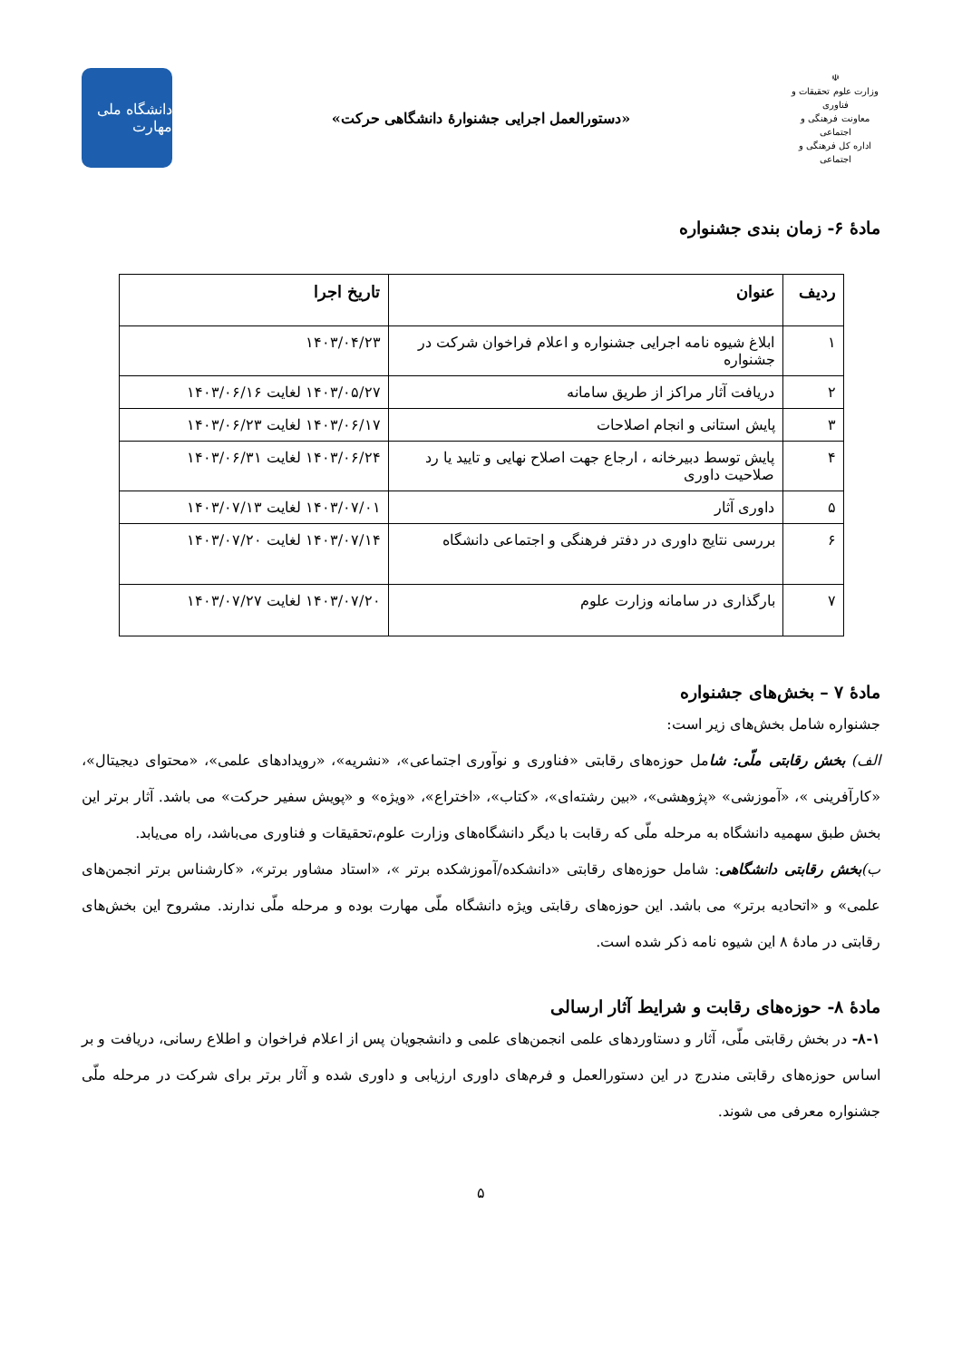☫
وزارت علوم تحقیقات و فناوری
معاونت فرهنگی و اجتماعی
اداره کل فرهنگی و اجتماعی
«دستورالعمل اجرایی جشنوارهٔ دانشگاهی حرکت»
دانشگاه ملی مهارت
مادهٔ ۶- زمان بندی جشنواره
| ردیف | عنوان | تاریخ اجرا |
| --- | --- | --- |
| ۱ | ابلاغ شیوه نامه اجرایی جشنواره و اعلام فراخوان شرکت در جشنواره | ۱۴۰۳/۰۴/۲۳ |
| ۲ | دریافت آثار مراکز از طریق سامانه | ۱۴۰۳/۰۵/۲۷ لغایت ۱۴۰۳/۰۶/۱۶ |
| ۳ | پایش استانی و انجام اصلاحات | ۱۴۰۳/۰۶/۱۷ لغایت ۱۴۰۳/۰۶/۲۳ |
| ۴ | پایش توسط دبیرخانه ، ارجاع جهت اصلاح نهایی و تایید یا رد صلاحیت داوری | ۱۴۰۳/۰۶/۲۴ لغایت ۱۴۰۳/۰۶/۳۱ |
| ۵ | داوری آثار | ۱۴۰۳/۰۷/۰۱ لغایت ۱۴۰۳/۰۷/۱۳ |
| ۶ | بررسی نتایج داوری در دفتر فرهنگی و اجتماعی دانشگاه | ۱۴۰۳/۰۷/۱۴ لغایت ۱۴۰۳/۰۷/۲۰ |
| ۷ | بارگذاری در سامانه وزارت علوم | ۱۴۰۳/۰۷/۲۰ لغایت ۱۴۰۳/۰۷/۲۷ |
مادهٔ ۷ – بخش‌های جشنواره
جشنواره شامل بخش‌های زیر است:
الف) بخش رقابتی ملّی: شامل حوزه‌های رقابتی «فناوری و نوآوری اجتماعی»، «نشریه»، «رویدادهای علمی»، «محتوای دیجیتال»، «کارآفرینی »، «آموزشی» «پژوهشی»، «بین رشته‌ای»، «کتاب»، «اختراع»، «ویژه» و «پویش سفیر حرکت» می باشد. آثار برتر این بخش طبق سهمیه دانشگاه به مرحله ملّی که رقابت با دیگر دانشگاه‌های وزارت علوم،تحقیقات و فناوری می‌باشد، راه می‌یابد.
ب)بخش رقابتی دانشگاهی: شامل حوزه‌های رقابتی «دانشکده/آموزشکده برتر »، «استاد مشاور برتر»، «کارشناس برتر انجمن‌های علمی» و «اتحادیه برتر» می باشد. این حوزه‌های رقابتی ویژه دانشگاه ملّی مهارت بوده و مرحله ملّی ندارند. مشروح این بخش‌های رقابتی در مادهٔ ۸ این شیوه نامه ذکر شده است.
مادهٔ ۸- حوزه‌های رقابت و شرایط آثار ارسالی
۸-۱- در بخش رقابتی ملّی، آثار و دستاوردهای علمی انجمن‌های علمی و دانشجویان پس از اعلام فراخوان و اطلاع رسانی، دریافت و بر اساس حوزه‌های رقابتی مندرج در این دستورالعمل و فرم‌های داوری ارزیابی و داوری شده و آثار برتر برای شرکت در مرحله ملّی جشنواره معرفی می شوند.
۵